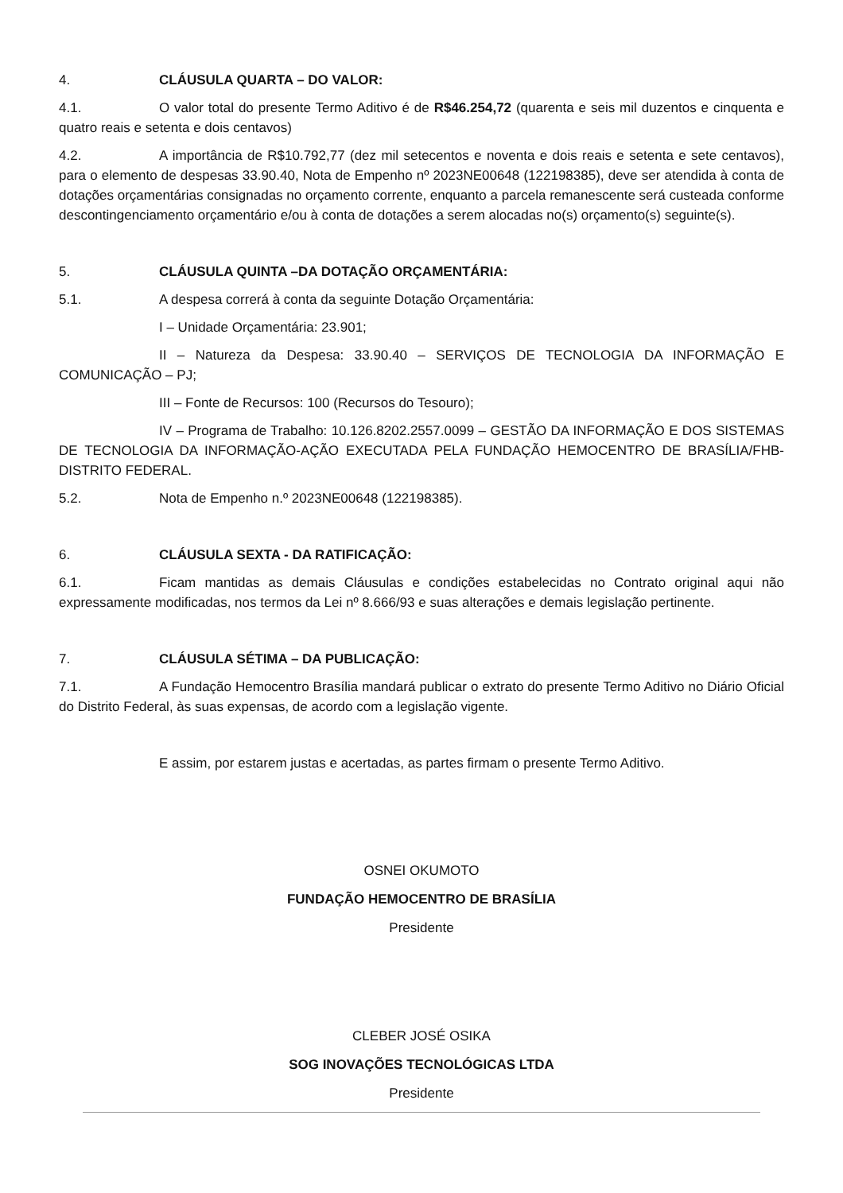4. CLÁUSULA QUARTA – DO VALOR:
4.1. O valor total do presente Termo Aditivo é de R$46.254,72 (quarenta e seis mil duzentos e cinquenta e quatro reais e setenta e dois centavos)
4.2. A importância de R$10.792,77 (dez mil setecentos e noventa e dois reais e setenta e sete centavos), para o elemento de despesas 33.90.40, Nota de Empenho nº 2023NE00648 (122198385), deve ser atendida à conta de dotações orçamentárias consignadas no orçamento corrente, enquanto a parcela remanescente será custeada conforme descontingenciamento orçamentário e/ou à conta de dotações a serem alocadas no(s) orçamento(s) seguinte(s).
5. CLÁUSULA QUINTA –DA DOTAÇÃO ORÇAMENTÁRIA:
5.1. A despesa correrá à conta da seguinte Dotação Orçamentária:
I – Unidade Orçamentária: 23.901;
II – Natureza da Despesa: 33.90.40 – SERVIÇOS DE TECNOLOGIA DA INFORMAÇÃO E COMUNICAÇÃO – PJ;
III – Fonte de Recursos: 100 (Recursos do Tesouro);
IV – Programa de Trabalho: 10.126.8202.2557.0099 – GESTÃO DA INFORMAÇÃO E DOS SISTEMAS DE TECNOLOGIA DA INFORMAÇÃO-AÇÃO EXECUTADA PELA FUNDAÇÃO HEMOCENTRO DE BRASÍLIA/FHB-DISTRITO FEDERAL.
5.2. Nota de Empenho n.º 2023NE00648 (122198385).
6. CLÁUSULA SEXTA - DA RATIFICAÇÃO:
6.1. Ficam mantidas as demais Cláusulas e condições estabelecidas no Contrato original aqui não expressamente modificadas, nos termos da Lei nº 8.666/93 e suas alterações e demais legislação pertinente.
7. CLÁUSULA SÉTIMA – DA PUBLICAÇÃO:
7.1. A Fundação Hemocentro Brasília mandará publicar o extrato do presente Termo Aditivo no Diário Oficial do Distrito Federal, às suas expensas, de acordo com a legislação vigente.
E assim, por estarem justas e acertadas, as partes firmam o presente Termo Aditivo.
OSNEI OKUMOTO
FUNDAÇÃO HEMOCENTRO DE BRASÍLIA
Presidente
CLEBER JOSÉ OSIKA
SOG INOVAÇÕES TECNOLÓGICAS LTDA
Presidente